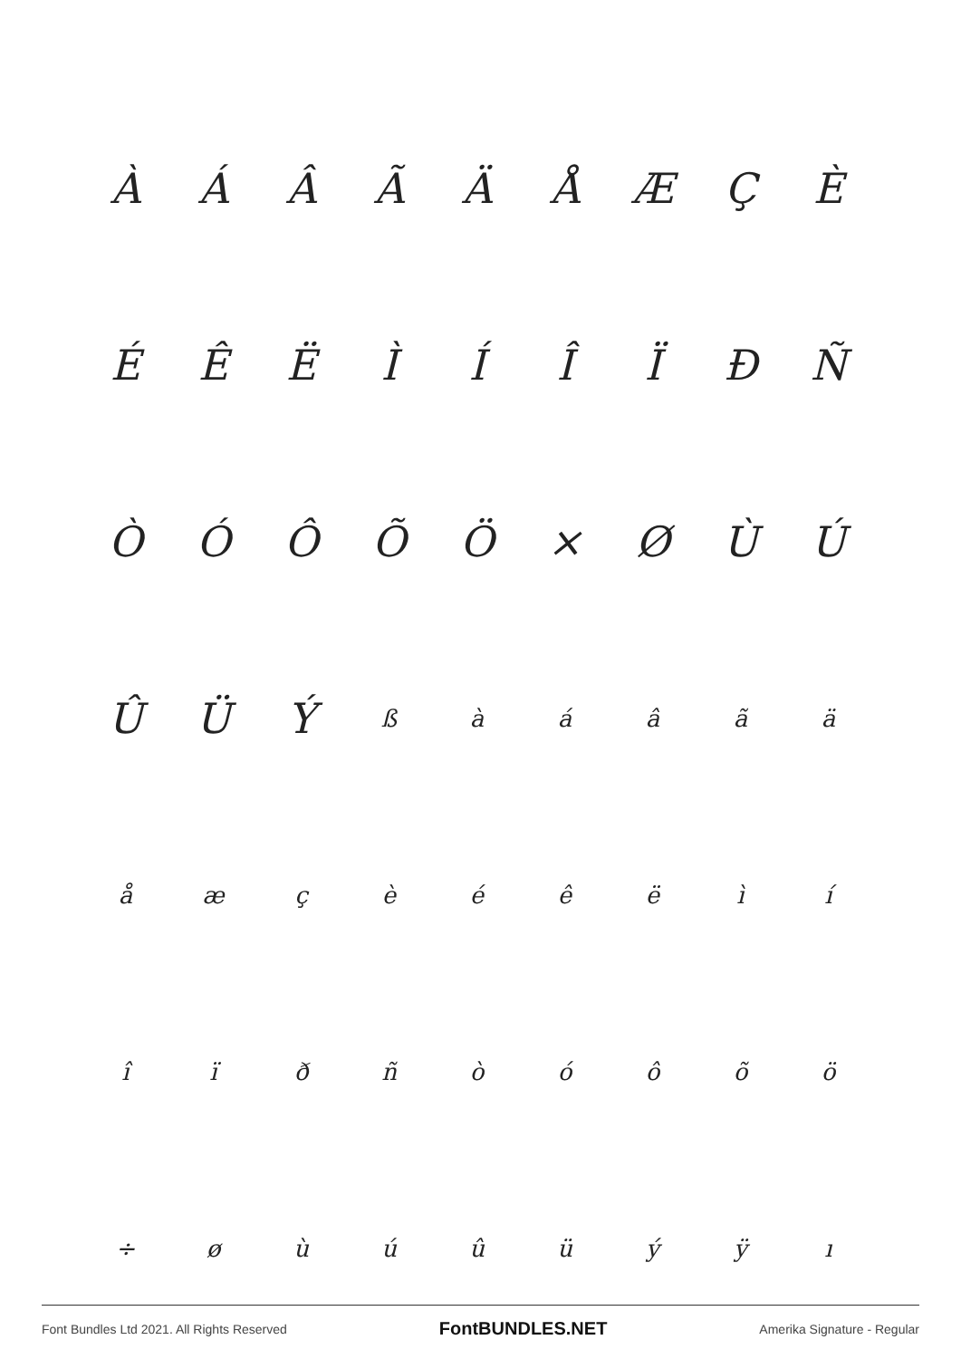À Á Â Ã Ä Å Æ Ç È
É Ê Ë Ì Í Î Ï Ð Ñ
Ò Ó Ô Õ Ö × Ø Ù Ú
Û Ü Ý ß à á â ã ä
å æ ç è é ê ë ì í
î ï ð ñ ò ó ô õ ö
÷ ø ù ú û ü ý ÿ ı
Font Bundles Ltd 2021. All Rights Reserved FontBUNDLES.NET Amerika Signature - Regular